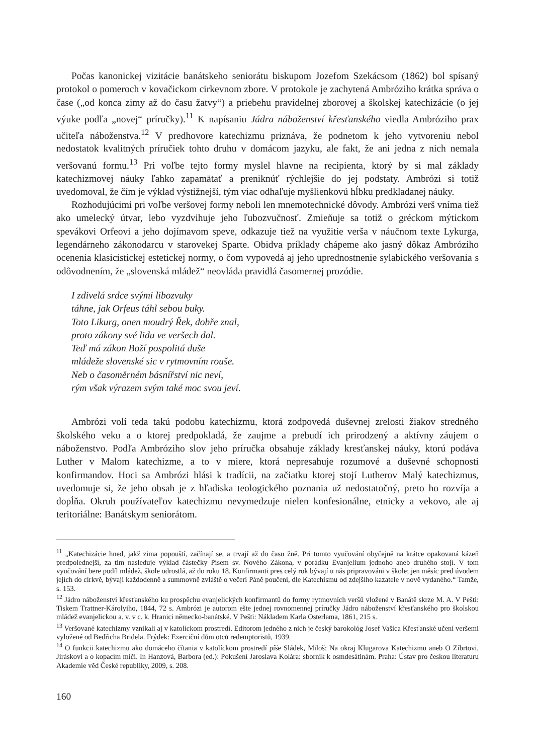Počas kanonickej vizitácie banátskeho seniorátu biskupom Jozefom Szekácsom (1862) bol spísaný protokol o pomeroch v kovačickom cirkevnom zbore. V protokole je zachytená Ambróziho krátka správa o čase („od konca zimy až do času žatvy“) a priebehu pravidelnej zborovej a školskej katechizácie (o jej výuke podľa „novej“ príručky).<sup>11</sup> K napísaniu Jádra náboženství křesťanského viedla Ambróziho prax učiteľa náboženstva.<sup>12</sup> V predhovore katechizmu priznáva, že podnetom k jeho vytvoreniu nebol nedostatok kvalitných príručiek tohto druhu v domácom jazyku, ale fakt, že ani jedna z nich nemala veršovanú formu.<sup>13</sup> Pri voľbe tejto formy myslel hlavne na recipienta, ktorý by si mal základy katechizmovej náuky ľahko zapamätať a preniknúť rýchlejšie do jej podstaty. Ambrózi si totiž uvedomoval, že čím je výklad výstižnejší, tým viac odhaľuje myšlienkovú hĺbku predkladanej náuky.
Rozhodujúcimi pri voľbe veršovej formy neboli len mnemotechnické dôvody. Ambrózi verš vníma tiež ako umelecký útvar, lebo vyzdvihuje jeho ľubozvučnosť. Zmieňuje sa totiž o gréckom mýtickom spevákovi Orfeovi a jeho dojímavom speve, odkazuje tiež na využitie verša v náučnom texte Lykurga, legendárneho zákonodarcu v starovekej Sparte. Obidva príklady chápeme ako jasný dôkaz Ambróziho ocenenia klasicistickej estetickej normy, o čom vypovedá aj jeho uprednostnenie sylabického veršovania s odôvodnením, že „slovenská mládež“ neovláda pravidlá časomernej prozódie.
I zdivelá srdce svými libozvuky
táhne, jak Orfeus táhl sebou buky.
Toto Likurg, onen moudrý Řek, dobře znal,
proto zákony své lidu ve veršech dal.
Teď má zákon Boží pospolitá duše
mládeže slovenské sic v rytmovním rouše.
Neb o časoměrném básnířství nic neví,
rým však výrazem svým také moc svou jeví.
Ambrózi volí teda takú podobu katechizmu, ktorá zodpovedá duševnej zrelosti žiakov stredného školského veku a o ktorej predpokladá, že zaujme a prebudí ich prirodzený a aktívny záujem o náboženstvo. Podľa Ambróziho slov jeho príručka obsahuje základy kresťanskej náuky, ktorú podáva Luther v Malom katechizme, a to v miere, ktorá nepresahuje rozumové a duševné schopnosti konfirmandov. Hoci sa Ambrózi hlási k tradícii, na začiatku ktorej stojí Lutherov Malý katechizmus, uvedomuje si, že jeho obsah je z hľadiska teologického poznania už nedostatočný, preto ho rozvíja a dopĺňa. Okruh používateľov katechizmu nevymedzuje nielen konfesionálne, etnicky a vekovo, ale aj teritoriálne: Banátskym seniorátom.
<sup>11</sup> „Katechizácie hned, jakž zima popouští, začínají se, a trvají až do času žně. Pri tomto vyučování obyčejně na krátce opakovaná kázeň predpolednejší, za tím nasleduje výklad částečky Písem sv. Nového Zákona, v porádku Evanjelium jednoho aneb druhého stojí. V tom vyučování bere podíl mládež, škole odrostlá, až do roku 18. Konfirmanti pres celý rok bývají u nás pripravováni v škole; jen měsíc pred úvodem jejích do církvě, bývají každodenně a summovně zvláště o večeri Páně poučeni, dle Katechismu od zdejšího kazatele v nově vydaného.“ Tamže, s. 153.
<sup>12</sup> Jádro náboženství křesťanského ku prospěchu evanjelických konfirmantů do formy rytmovních veršů vložené v Banátě skrze M. A. V Pešti: Tiskem Trattner-Károlyiho, 1844, 72 s. Ambrózi je autorom ešte jednej rovnomennej príručky Jádro náboženství křesťanského pro školskou mládež evanjelickou a. v. v c. k. Hranici německo-banátské. V Pešti: Nákladem Karla Osterlama, 1861, 215 s.
<sup>13</sup> Veršované katechizmy vznikali aj v katolíckom prostredí. Editorom jedného z nich je český barokológ Josef Vašica Křesťanské učení veršemi vyložené od Bedřicha Bridela. Frýdek: Exerciční dům otců redemptoristů, 1939.
<sup>14</sup> O funkcii katechizmu ako domáceho čítania v katolíckom prostredí píše Sládek, Miloš: Na okraj Klugarova Katechizmu aneb O Zíbrtovi, Jiráskovi a o kopacím míči. In Hanzová, Barbora (ed.): Pokušení Jaroslava Kolára: sborník k osmdesátinám. Praha: Ústav pro českou literaturu Akademie věd České republiky, 2009, s. 208.
160